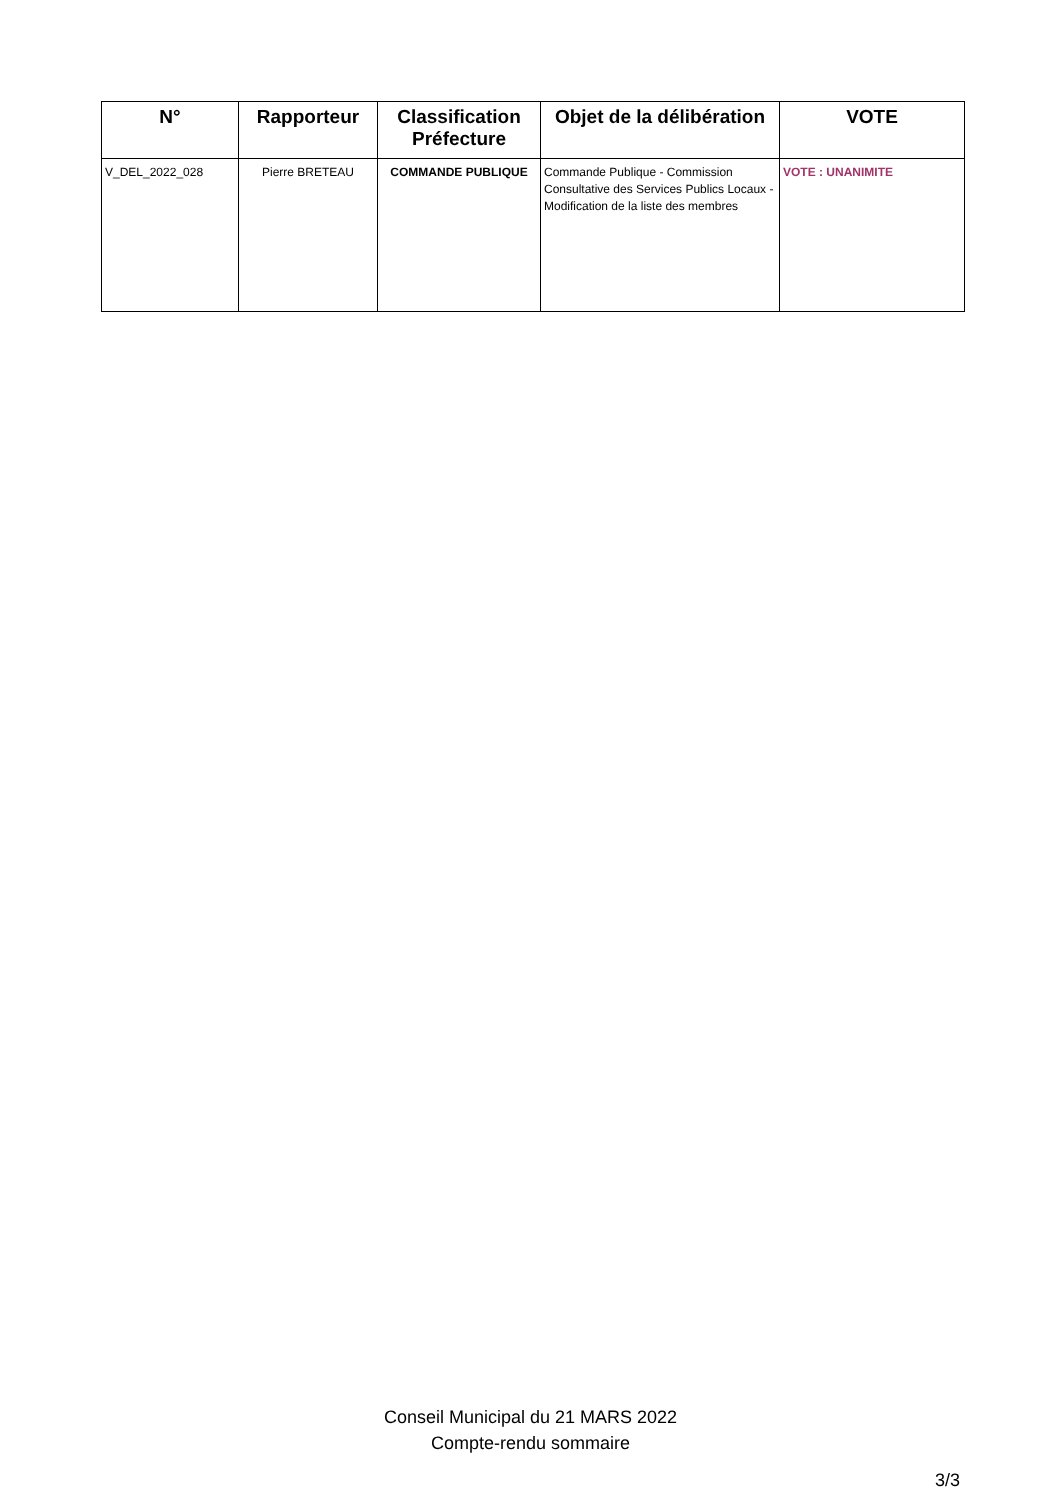| N° | Rapporteur | Classification Préfecture | Objet de la délibération | VOTE |
| --- | --- | --- | --- | --- |
| V_DEL_2022_028 | Pierre BRETEAU | COMMANDE PUBLIQUE | Commande Publique - Commission Consultative des Services Publics Locaux - Modification de la liste des membres | VOTE : UNANIMITE |
Conseil Municipal du 21 MARS 2022
Compte-rendu sommaire
3/3